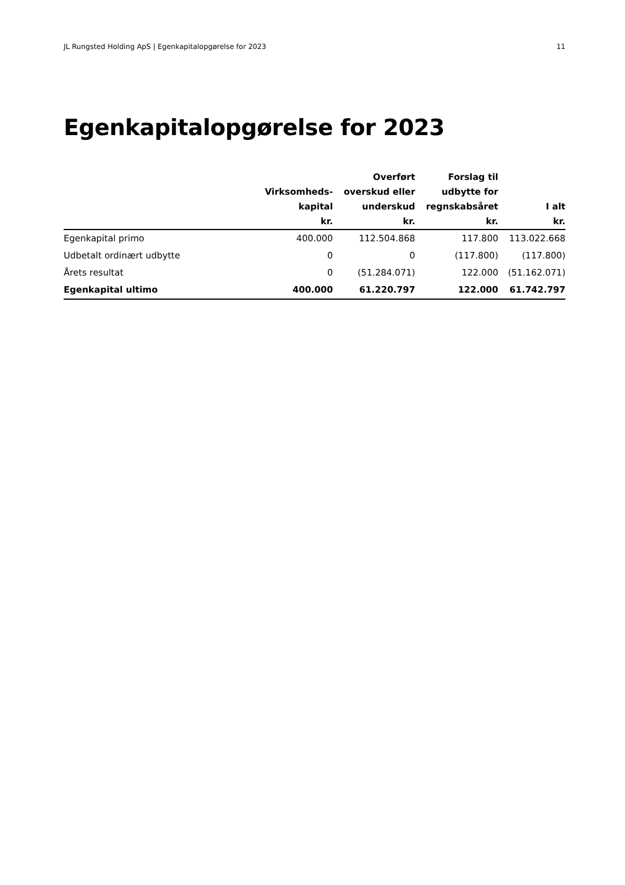JL Rungsted Holding ApS | Egenkapitalopgørelse for 2023 11
Egenkapitalopgørelse for 2023
| | Virksomheds- kapital kr. | Overført overskud eller underskud kr. | Forslag til udbytte for regnskabsåret kr. | I alt kr. |
| --- | --- | --- | --- | --- |
| Egenkapital primo | 400.000 | 112.504.868 | 117.800 | 113.022.668 |
| Udbetalt ordinært udbytte | 0 | 0 | (117.800) | (117.800) |
| Årets resultat | 0 | (51.284.071) | 122.000 | (51.162.071) |
| Egenkapital ultimo | 400.000 | 61.220.797 | 122.000 | 61.742.797 |